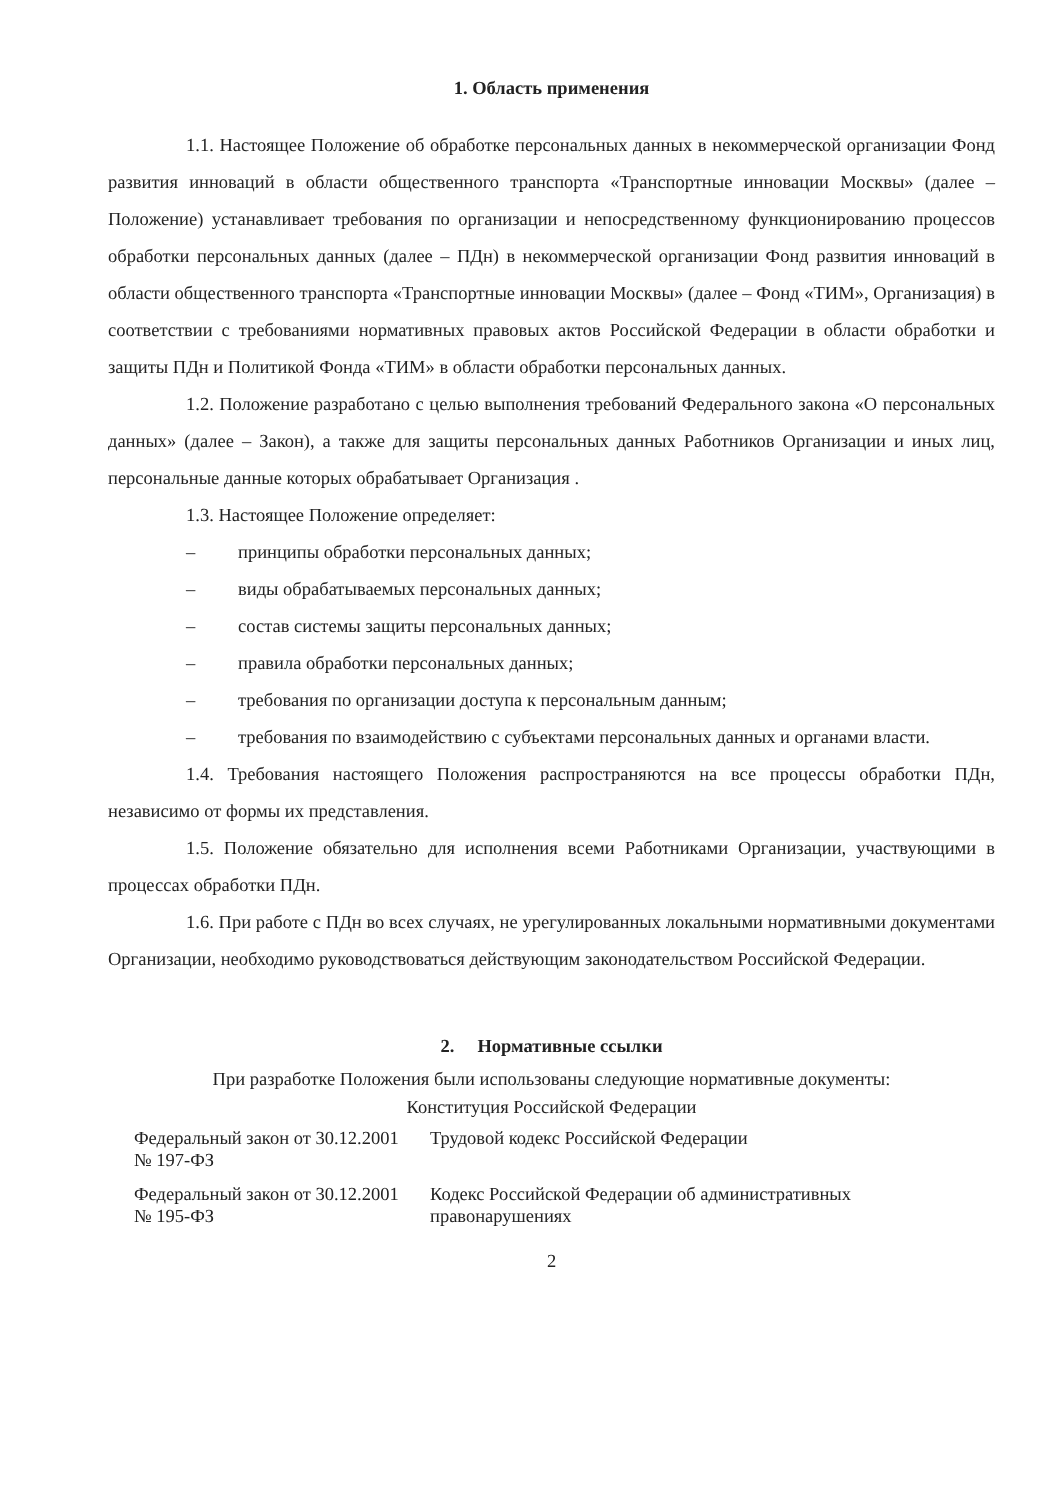1. Область применения
1.1. Настоящее Положение об обработке персональных данных в некоммерческой организации Фонд развития инноваций в области общественного транспорта «Транспортные инновации Москвы» (далее – Положение) устанавливает требования по организации и непосредственному функционированию процессов обработки персональных данных (далее – ПДн) в некоммерческой организации Фонд развития инноваций в области общественного транспорта «Транспортные инновации Москвы» (далее – Фонд «ТИМ», Организация) в соответствии с требованиями нормативных правовых актов Российской Федерации в области обработки и защиты ПДн и Политикой Фонда «ТИМ» в области обработки персональных данных.
1.2. Положение разработано с целью выполнения требований Федерального закона «О персональных данных» (далее – Закон), а также для защиты персональных данных Работников Организации и иных лиц, персональные данные которых обрабатывает Организация .
1.3. Настоящее Положение определяет:
– принципы обработки персональных данных;
– виды обрабатываемых персональных данных;
– состав системы защиты персональных данных;
– правила обработки персональных данных;
– требования по организации доступа к персональным данным;
– требования по взаимодействию с субъектами персональных данных и органами власти.
1.4. Требования настоящего Положения распространяются на все процессы обработки ПДн, независимо от формы их представления.
1.5. Положение обязательно для исполнения всеми Работниками Организации, участвующими в процессах обработки ПДн.
1.6. При работе с ПДн во всех случаях, не урегулированных локальными нормативными документами Организации, необходимо руководствоваться действующим законодательством Российской Федерации.
2. Нормативные ссылки
При разработке Положения были использованы следующие нормативные документы:
Конституция Российской Федерации
| Федеральный закон от 30.12.2001 № 197-ФЗ | Трудовой кодекс Российской Федерации |
| Федеральный закон от 30.12.2001 № 195-ФЗ | Кодекс Российской Федерации об административных правонарушениях |
2